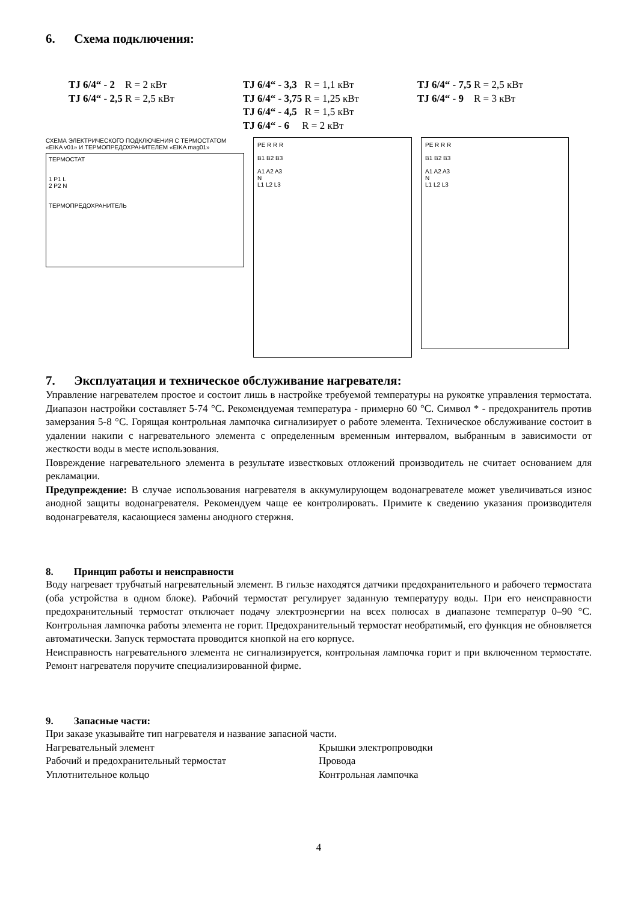6. Схема подключения:
TJ 6/4“ - 2 R = 2 кВт
TJ 6/4“ - 2,5 R = 2,5 кВт
TJ 6/4“ - 3,3 R = 1,1 кВт
TJ 6/4“ - 3,75 R = 1,25 кВт
TJ 6/4“ - 4,5 R = 1,5 кВт
TJ 6/4“ - 6 R = 2 кВт
TJ 6/4“ - 7,5 R = 2,5 кВт
TJ 6/4“ - 9 R = 3 кВт
СХЕМА ЭЛЕКТРИЧЕСКОГО ПОДКЛЮЧЕНИЯ С ТЕРМОСТАТОМ «EIKA v01» И ТЕРМОПРЕДОХРАНИТЕЛЕМ «EIKA mag01»
ТЕРМОСТАТ
1 P1 L
2 P2 N
ТЕРМОПРЕДОХРАНИТЕЛЬ
PE R R R
B1 B2 B3
A1 A2 A3
N
L1 L2 L3
PE R R R
B1 B2 B3
A1 A2 A3
N
L1 L2 L3
7. Эксплуатация и техническое обслуживание нагревателя:
Управление нагревателем простое и состоит лишь в настройке требуемой температуры на рукоятке управления термостата. Диапазон настройки составляет 5-74 °C. Рекомендуемая температура - примерно 60 °C. Символ * - предохранитель против замерзания 5-8 °C. Горящая контрольная лампочка сигнализирует о работе элемента. Техническое обслуживание состоит в удалении накипи с нагревательного элемента с определенным временным интервалом, выбранным в зависимости от жесткости воды в месте использования.
Повреждение нагревательного элемента в результате известковых отложений производитель не считает основанием для рекламации.
Предупреждение: В случае использования нагревателя в аккумулирующем водонагревателе может увеличиваться износ анодной защиты водонагревателя. Рекомендуем чаще ее контролировать. Примите к сведению указания производителя водонагревателя, касающиеся замены анодного стержня.
8. Принцип работы и неисправности
Воду нагревает трубчатый нагревательный элемент. В гильзе находятся датчики предохранительного и рабочего термостата (оба устройства в одном блоке). Рабочий термостат регулирует заданную температуру воды. При его неисправности предохранительный термостат отключает подачу электроэнергии на всех полюсах в диапазоне температур 0–90 °C. Контрольная лампочка работы элемента не горит. Предохранительный термостат необратимый, его функция не обновляется автоматически. Запуск термостата проводится кнопкой на его корпусе.
Неисправность нагревательного элемента не сигнализируется, контрольная лампочка горит и при включенном термостате. Ремонт нагревателя поручите специализированной фирме.
9. Запасные части:
При заказе указывайте тип нагревателя и название запасной части.
Нагревательный элемент
Рабочий и предохранительный термостат
Уплотнительное кольцо
Крышки электропроводки
Провода
Контрольная лампочка
4